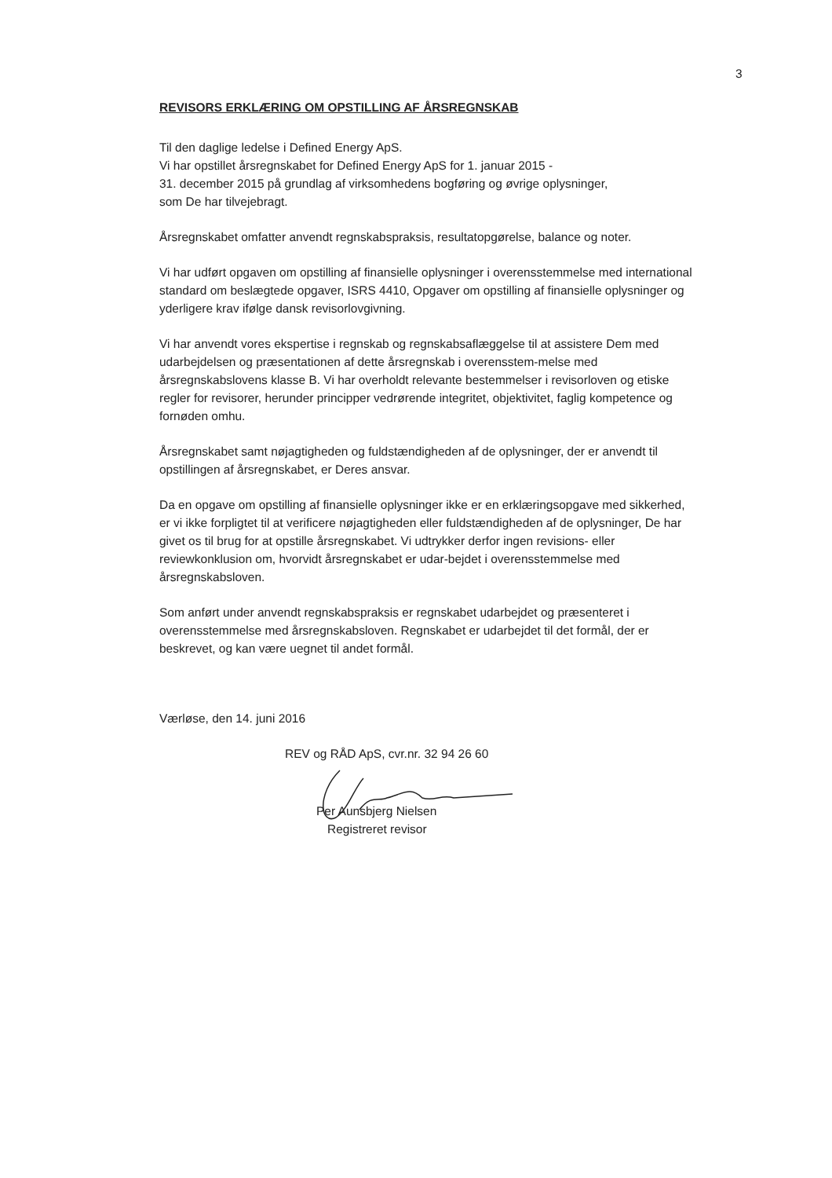3
REVISORS ERKLÆRING OM OPSTILLING AF ÅRSREGNSKAB
Til den daglige ledelse i Defined Energy ApS.
Vi har opstillet årsregnskabet for Defined Energy ApS for 1. januar 2015 -
31. december 2015 på grundlag af virksomhedens bogføring og øvrige oplysninger,
som De har tilvejebragt.
Årsregnskabet omfatter anvendt regnskabspraksis, resultatopgørelse, balance og noter.
Vi har udført opgaven om opstilling af finansielle oplysninger i overensstemmelse med international standard om beslægtede opgaver, ISRS 4410, Opgaver om opstilling af finansielle oplysninger og yderligere krav ifølge dansk revisorlovgivning.
Vi har anvendt vores ekspertise i regnskab og regnskabsaflæggelse til at assistere Dem med udarbejdelsen og præsentationen af dette årsregnskab i overensstem-melse med årsregnskabslovens klasse B. Vi har overholdt relevante bestemmelser i revisorloven og etiske regler for revisorer, herunder principper vedrørende integritet, objektivitet, faglig kompetence og fornøden omhu.
Årsregnskabet samt nøjagtigheden og fuldstændigheden af de oplysninger, der er anvendt til opstillingen af årsregnskabet, er Deres ansvar.
Da en opgave om opstilling af finansielle oplysninger ikke er en erklæringsopgave med sikkerhed, er vi ikke forpligtet til at verificere nøjagtigheden eller fuldstændigheden af de oplysninger, De har givet os til brug for at opstille årsregnskabet. Vi udtrykker derfor ingen revisions- eller reviewkonklusion om, hvorvidt årsregnskabet er udar-bejdet i overensstemmelse med årsregnskabsloven.
Som anført under anvendt regnskabspraksis er regnskabet udarbejdet og præsenteret i overensstemmelse med årsregnskabsloven. Regnskabet er udarbejdet til det formål, der er beskrevet, og kan være uegnet til andet formål.
Værløse, den 14. juni 2016
REV og RÅD ApS, cvr.nr. 32 94 26 60
Per Aunsbjerg Nielsen
Registreret revisor